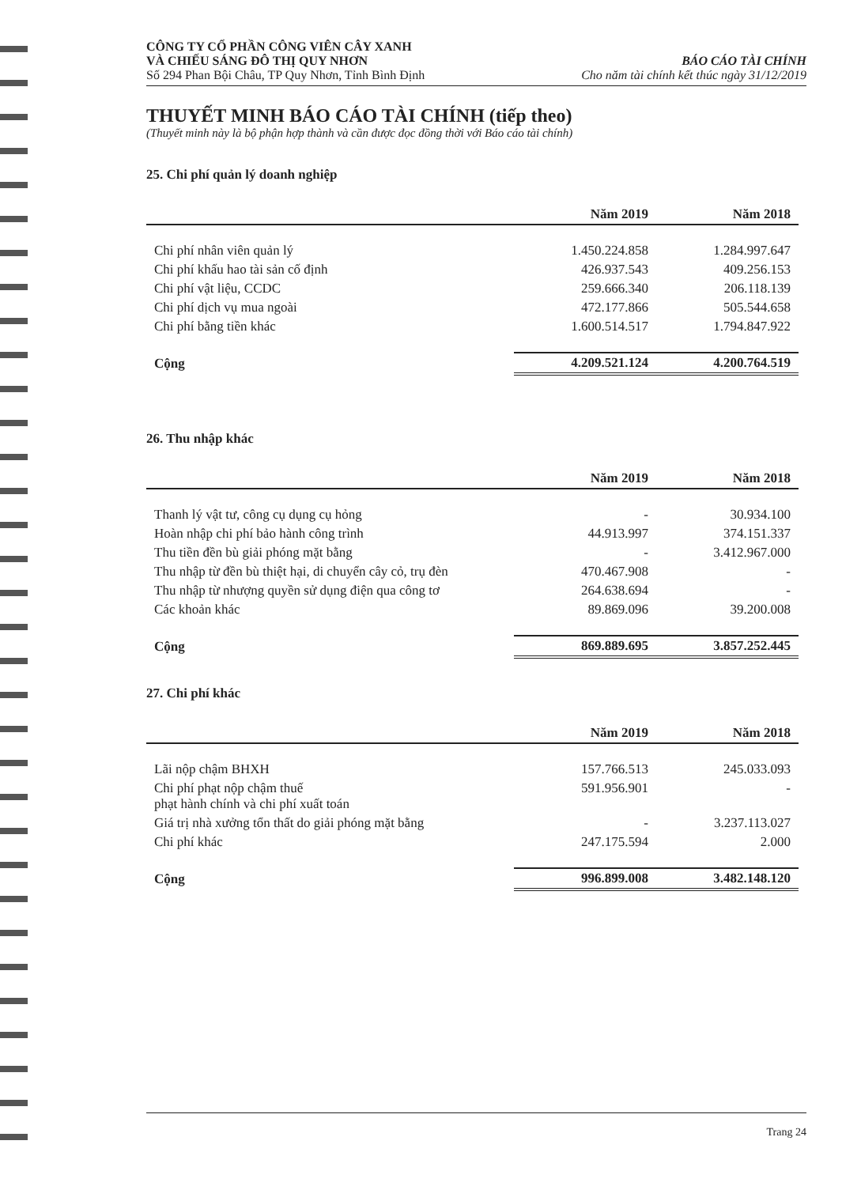CÔNG TY CỔ PHẦN CÔNG VIÊN CÂY XANH
VÀ CHIẾU SÁNG ĐÔ THỊ QUY NHƠN
Số 294 Phan Bội Châu, TP Quy Nhơn, Tỉnh Bình Định
BÁO CÁO TÀI CHÍNH
Cho năm tài chính kết thúc ngày 31/12/2019
THUYẾT MINH BÁO CÁO TÀI CHÍNH (tiếp theo)
(Thuyết minh này là bộ phận hợp thành và cần được đọc đồng thời với Báo cáo tài chính)
25. Chi phí quản lý doanh nghiệp
| | Năm 2019 | Năm 2018 |
| --- | --- | --- |
| Chi phí nhân viên quản lý | 1.450.224.858 | 1.284.997.647 |
| Chi phí khấu hao tài sản cố định | 426.937.543 | 409.256.153 |
| Chi phí vật liệu, CCDC | 259.666.340 | 206.118.139 |
| Chi phí dịch vụ mua ngoài | 472.177.866 | 505.544.658 |
| Chi phí bằng tiền khác | 1.600.514.517 | 1.794.847.922 |
| Cộng | 4.209.521.124 | 4.200.764.519 |
26. Thu nhập khác
| | Năm 2019 | Năm 2018 |
| --- | --- | --- |
| Thanh lý vật tư, công cụ dụng cụ hỏng | - | 30.934.100 |
| Hoàn nhập chi phí bảo hành công trình | 44.913.997 | 374.151.337 |
| Thu tiền đền bù giải phóng mặt bằng | - | 3.412.967.000 |
| Thu nhập từ đền bù thiệt hại, di chuyển cây cỏ, trụ đèn | 470.467.908 | - |
| Thu nhập từ nhượng quyền sử dụng điện qua công tơ | 264.638.694 | - |
| Các khoản khác | 89.869.096 | 39.200.008 |
| Cộng | 869.889.695 | 3.857.252.445 |
27. Chi phí khác
| | Năm 2019 | Năm 2018 |
| --- | --- | --- |
| Lãi nộp chậm BHXH | 157.766.513 | 245.033.093 |
| Chi phí phạt nộp chậm thuế phạt hành chính và chi phí xuất toán | 591.956.901 | - |
| Giá trị nhà xưởng tổn thất do giải phóng mặt bằng | - | 3.237.113.027 |
| Chi phí khác | 247.175.594 | 2.000 |
| Cộng | 996.899.008 | 3.482.148.120 |
Trang 24